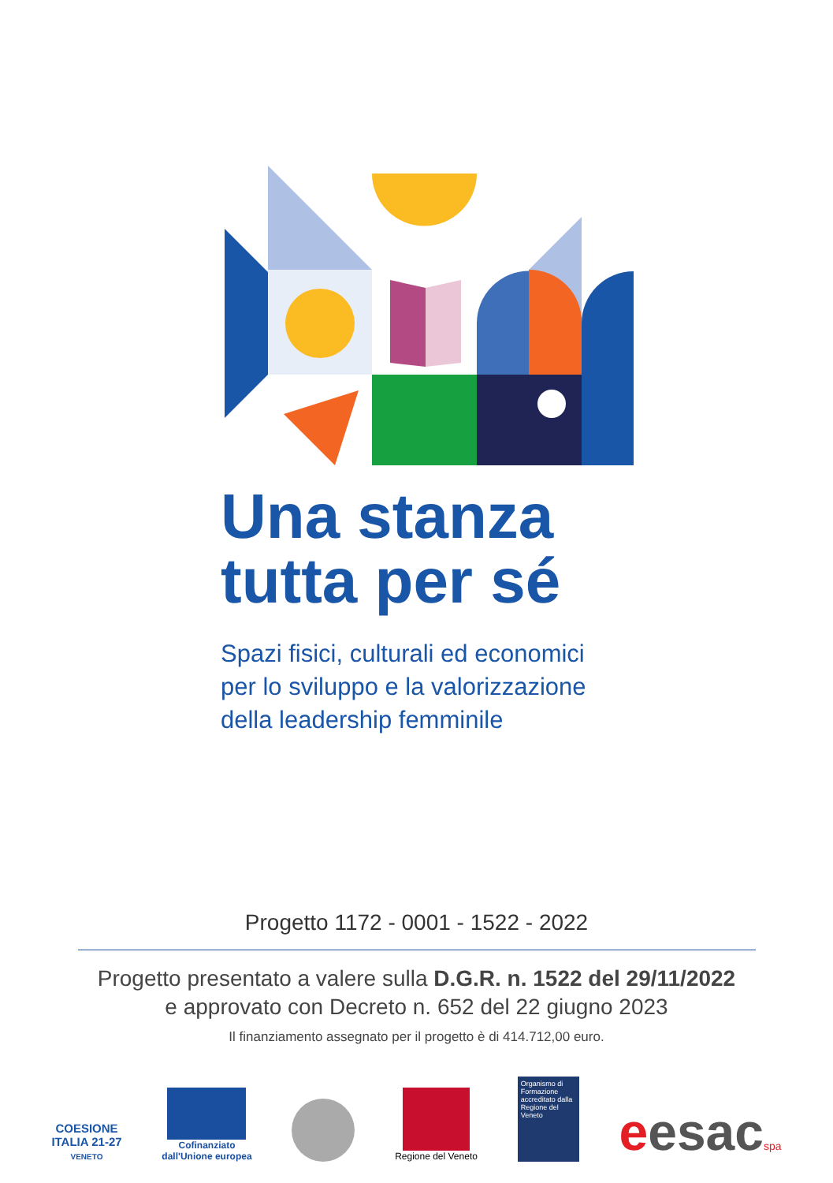Una stanza
tutta per sé
Spazi fisici, culturali ed economici
per lo sviluppo e la valorizzazione
della leadership femminile
Progetto 1172 - 0001 - 1522 - 2022
Progetto presentato a valere sulla D.G.R. n. 1522 del 29/11/2022
e approvato con Decreto n. 652 del 22 giugno 2023
Il finanziamento assegnato per il progetto è di 414.712,00 euro.
COESIONE
ITALIA 21-27
VENETO
Cofinanziato
dall'Unione europea
Regione del Veneto
Organismo di Formazione accreditato dalla Regione del Veneto
eesacspa